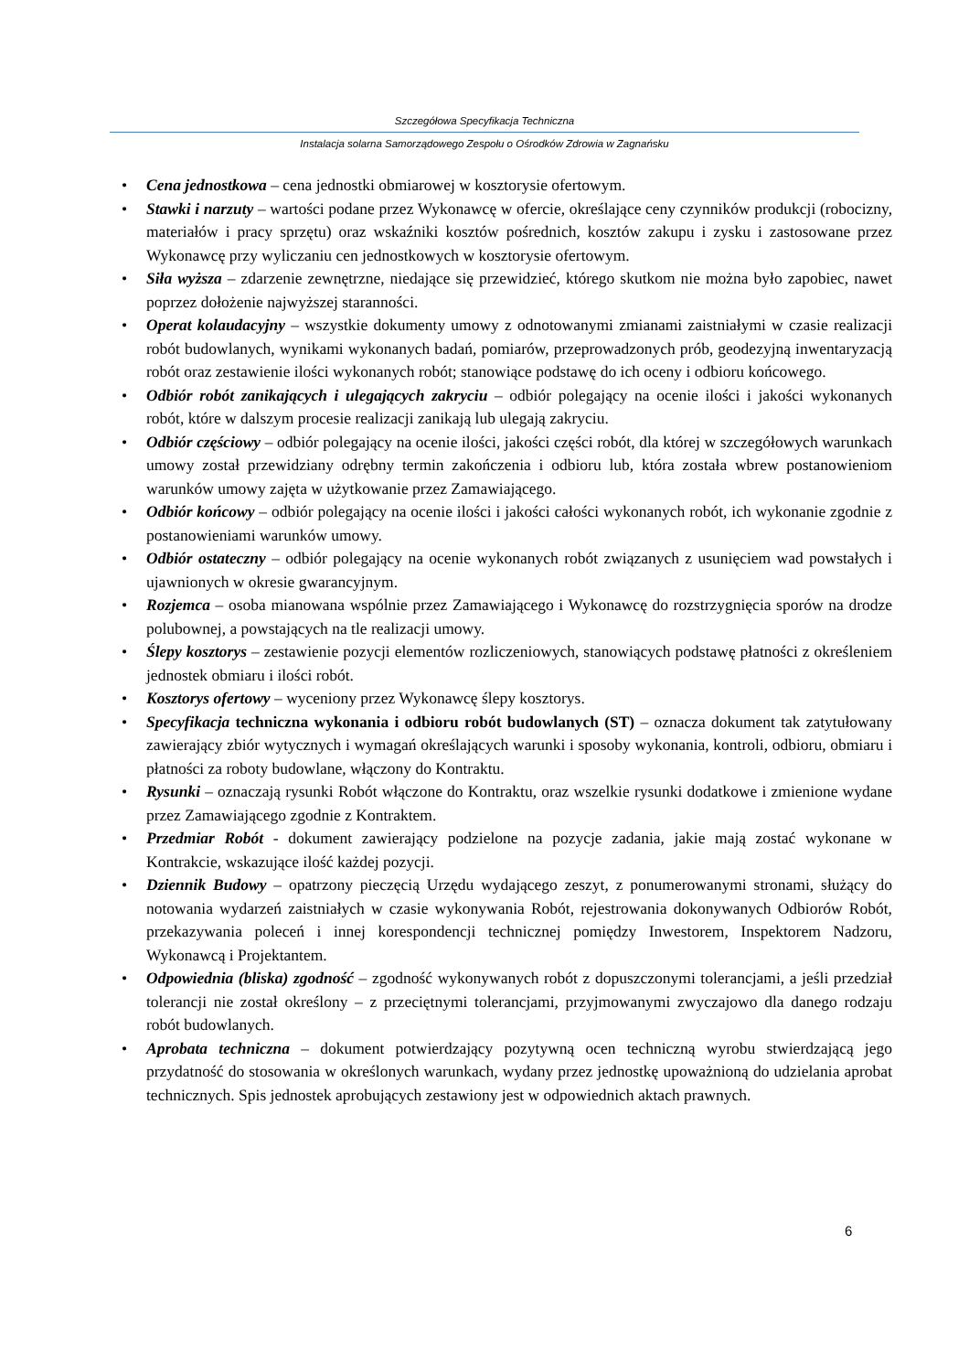Szczegółowa Specyfikacja Techniczna
Instalacja solarna Samorządowego Zespołu o Ośrodków Zdrowia w Zagnańsku
• Cena jednostkowa – cena jednostki obmiarowej w kosztorysie ofertowym.
• Stawki i narzuty – wartości podane przez Wykonawcę w ofercie, określające ceny czynników produkcji (robocizny, materiałów i pracy sprzętu) oraz wskaźniki kosztów pośrednich, kosztów zakupu i zysku i zastosowane przez Wykonawcę przy wyliczaniu cen jednostkowych w kosztorysie ofertowym.
• Siła wyższa – zdarzenie zewnętrzne, niedające się przewidzieć, którego skutkom nie można było zapobiec, nawet poprzez dołożenie najwyższej staranności.
• Operat kolaudacyjny – wszystkie dokumenty umowy z odnotowanymi zmianami zaistniałymi w czasie realizacji robót budowlanych, wynikami wykonanych badań, pomiarów, przeprowadzonych prób, geodezyjną inwentaryzacją robót oraz zestawienie ilości wykonanych robót; stanowiące podstawę do ich oceny i odbioru końcowego.
• Odbiór robót zanikających i ulegających zakryciu – odbiór polegający na ocenie ilości i jakości wykonanych robót, które w dalszym procesie realizacji zanikają lub ulegają zakryciu.
• Odbiór częściowy – odbiór polegający na ocenie ilości, jakości części robót, dla której w szczegółowych warunkach umowy został przewidziany odrębny termin zakończenia i odbioru lub, która została wbrew postanowieniom warunków umowy zajęta w użytkowanie przez Zamawiającego.
• Odbiór końcowy – odbiór polegający na ocenie ilości i jakości całości wykonanych robót, ich wykonanie zgodnie z postanowieniami warunków umowy.
• Odbiór ostateczny – odbiór polegający na ocenie wykonanych robót związanych z usunięciem wad powstałych i ujawnionych w okresie gwarancyjnym.
• Rozjemca – osoba mianowana wspólnie przez Zamawiającego i Wykonawcę do rozstrzygnięcia sporów na drodze polubownej, a powstających na tle realizacji umowy.
• Ślepy kosztorys – zestawienie pozycji elementów rozliczeniowych, stanowiących podstawę płatności z określeniem jednostek obmiaru i ilości robót.
• Kosztorys ofertowy – wyceniony przez Wykonawcę ślepy kosztorys.
• Specyfikacja techniczna wykonania i odbioru robót budowlanych (ST) – oznacza dokument tak zatytułowany zawierający zbiór wytycznych i wymagań określających warunki i sposoby wykonania, kontroli, odbioru, obmiaru i płatności za roboty budowlane, włączony do Kontraktu.
• Rysunki – oznaczają rysunki Robót włączone do Kontraktu, oraz wszelkie rysunki dodatkowe i zmienione wydane przez Zamawiającego zgodnie z Kontraktem.
• Przedmiar Robót - dokument zawierający podzielone na pozycje zadania, jakie mają zostać wykonane w Kontrakcie, wskazujące ilość każdej pozycji.
• Dziennik Budowy – opatrzony pieczęcią Urzędu wydającego zeszyt, z ponumerowanymi stronami, służący do notowania wydarzeń zaistniałych w czasie wykonywania Robót, rejestrowania dokonywanych Odbiorów Robót, przekazywania poleceń i innej korespondencji technicznej pomiędzy Inwestorem, Inspektorem Nadzoru, Wykonawcą i Projektantem.
• Odpowiednia (bliska) zgodność – zgodność wykonywanych robót z dopuszczonymi tolerancjami, a jeśli przedział tolerancji nie został określony – z przeciętnymi tolerancjami, przyjmowanymi zwyczajowo dla danego rodzaju robót budowlanych.
• Aprobata techniczna – dokument potwierdzający pozytywną ocen techniczną wyrobu stwierdzającą jego przydatność do stosowania w określonych warunkach, wydany przez jednostkę upoważnioną do udzielania aprobat technicznych. Spis jednostek aprobujących zestawiony jest w odpowiednich aktach prawnych.
6